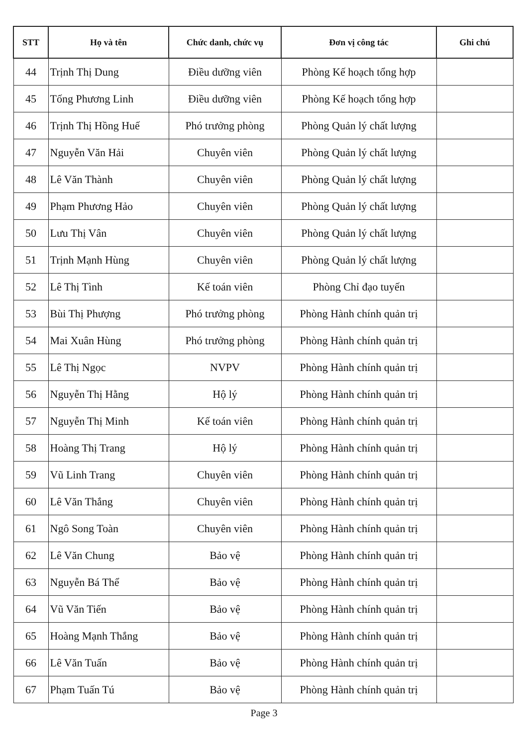| STT | Họ và tên | Chức danh, chức vụ | Đơn vị công tác | Ghi chú |
| --- | --- | --- | --- | --- |
| 44 | Trịnh Thị Dung | Điều dưỡng viên | Phòng Kế hoạch tổng hợp | |
| 45 | Tống Phương Linh | Điều dưỡng viên | Phòng Kế hoạch tổng hợp | |
| 46 | Trịnh Thị Hồng Huế | Phó trưởng phòng | Phòng Quản lý chất lượng | |
| 47 | Nguyễn Văn Hải | Chuyên viên | Phòng Quản lý chất lượng | |
| 48 | Lê Văn Thành | Chuyên viên | Phòng Quản lý chất lượng | |
| 49 | Phạm Phương Hảo | Chuyên viên | Phòng Quản lý chất lượng | |
| 50 | Lưu Thị Vân | Chuyên viên | Phòng Quản lý chất lượng | |
| 51 | Trịnh Mạnh Hùng | Chuyên viên | Phòng Quản lý chất lượng | |
| 52 | Lê Thị Tình | Kế toán viên | Phòng Chỉ đạo tuyến | |
| 53 | Bùi Thị Phượng | Phó trưởng phòng | Phòng Hành chính quản trị | |
| 54 | Mai Xuân Hùng | Phó trưởng phòng | Phòng Hành chính quản trị | |
| 55 | Lê Thị Ngọc | NVPV | Phòng Hành chính quản trị | |
| 56 | Nguyễn Thị Hằng | Hộ lý | Phòng Hành chính quản trị | |
| 57 | Nguyễn Thị Minh | Kế toán viên | Phòng Hành chính quản trị | |
| 58 | Hoàng Thị Trang | Hộ lý | Phòng Hành chính quản trị | |
| 59 | Vũ Linh Trang | Chuyên viên | Phòng Hành chính quản trị | |
| 60 | Lê Văn Thắng | Chuyên viên | Phòng Hành chính quản trị | |
| 61 | Ngô Song Toàn | Chuyên viên | Phòng Hành chính quản trị | |
| 62 | Lê Văn Chung | Bảo vệ | Phòng Hành chính quản trị | |
| 63 | Nguyễn Bá Thể | Bảo vệ | Phòng Hành chính quản trị | |
| 64 | Vũ Văn Tiến | Bảo vệ | Phòng Hành chính quản trị | |
| 65 | Hoàng Mạnh Thắng | Bảo vệ | Phòng Hành chính quản trị | |
| 66 | Lê Văn Tuấn | Bảo vệ | Phòng Hành chính quản trị | |
| 67 | Phạm Tuấn Tú | Bảo vệ | Phòng Hành chính quản trị | |
Page 3